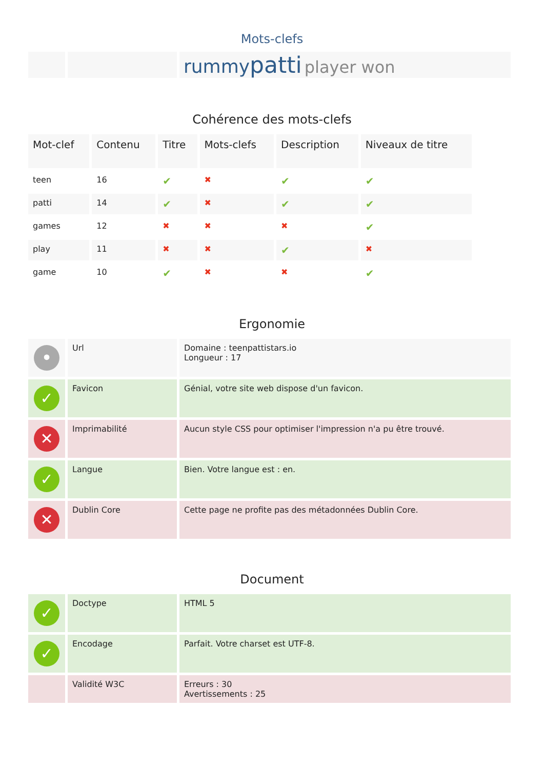Mots-clefs
| | | rummy patti player won |
Cohérence des mots-clefs
| Mot-clef | Contenu | Titre | Mots-clefs | Description | Niveaux de titre |
| --- | --- | --- | --- | --- | --- |
| teen | 16 | ✔ | ✖ | ✔ | ✔ |
| patti | 14 | ✔ | ✖ | ✔ | ✔ |
| games | 12 | ✖ | ✖ | ✖ | ✔ |
| play | 11 | ✖ | ✖ | ✔ | ✖ |
| game | 10 | ✔ | ✖ | ✖ | ✔ |
Ergonomie
| • | Url | Domaine : teenpattistars.io Longueur : 17 |
| ✓ | Favicon | Génial, votre site web dispose d'un favicon. |
| ✕ | Imprimabilité | Aucun style CSS pour optimiser l'impression n'a pu être trouvé. |
| ✓ | Langue | Bien. Votre langue est : en. |
| ✕ | Dublin Core | Cette page ne profite pas des métadonnées Dublin Core. |
Document
| ✓ | Doctype | HTML 5 |
| ✓ | Encodage | Parfait. Votre charset est UTF-8. |
| | Validité W3C | Erreurs : 30 Avertissements : 25 |